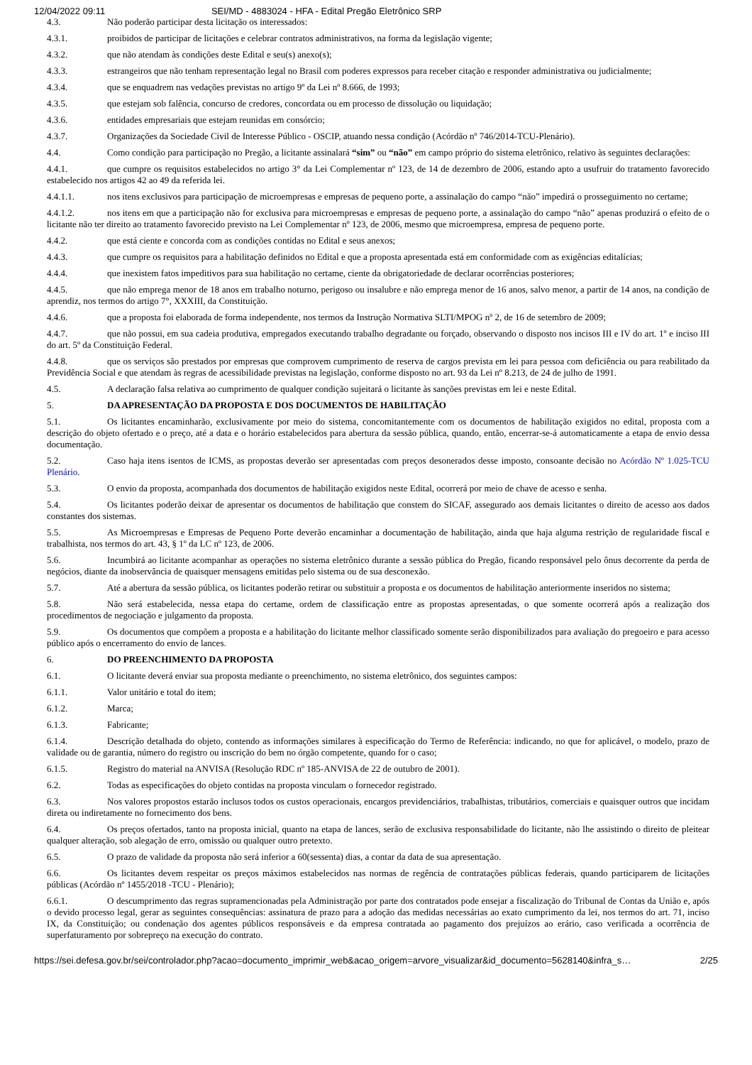12/04/2022 09:11 SEI/MD - 4883024 - HFA - Edital Pregão Eletrônico SRP
4.3. Não poderão participar desta licitação os interessados:
4.3.1. proibidos de participar de licitações e celebrar contratos administrativos, na forma da legislação vigente;
4.3.2. que não atendam às condições deste Edital e seu(s) anexo(s);
4.3.3. estrangeiros que não tenham representação legal no Brasil com poderes expressos para receber citação e responder administrativa ou judicialmente;
4.3.4. que se enquadrem nas vedações previstas no artigo 9º da Lei nº 8.666, de 1993;
4.3.5. que estejam sob falência, concurso de credores, concordata ou em processo de dissolução ou liquidação;
4.3.6. entidades empresariais que estejam reunidas em consórcio;
4.3.7. Organizações da Sociedade Civil de Interesse Público - OSCIP, atuando nessa condição (Acórdão nº 746/2014-TCU-Plenário).
4.4. Como condição para participação no Pregão, a licitante assinalará “sim” ou “não” em campo próprio do sistema eletrônico, relativo às seguintes declarações:
4.4.1. que cumpre os requisitos estabelecidos no artigo 3° da Lei Complementar nº 123, de 14 de dezembro de 2006, estando apto a usufruir do tratamento favorecido estabelecido nos artigos 42 ao 49 da referida lei.
4.4.1.1. nos itens exclusivos para participação de microempresas e empresas de pequeno porte, a assinalação do campo “não” impedirá o prosseguimento no certame;
4.4.1.2. nos itens em que a participação não for exclusiva para microempresas e empresas de pequeno porte, a assinalação do campo “não” apenas produzirá o efeito de o licitante não ter direito ao tratamento favorecido previsto na Lei Complementar nº 123, de 2006, mesmo que microempresa, empresa de pequeno porte.
4.4.2. que está ciente e concorda com as condições contidas no Edital e seus anexos;
4.4.3. que cumpre os requisitos para a habilitação definidos no Edital e que a proposta apresentada está em conformidade com as exigências editalícias;
4.4.4. que inexistem fatos impeditivos para sua habilitação no certame, ciente da obrigatoriedade de declarar ocorrências posteriores;
4.4.5. que não emprega menor de 18 anos em trabalho noturno, perigoso ou insalubre e não emprega menor de 16 anos, salvo menor, a partir de 14 anos, na condição de aprendiz, nos termos do artigo 7°, XXXIII, da Constituição.
4.4.6. que a proposta foi elaborada de forma independente, nos termos da Instrução Normativa SLTI/MPOG nº 2, de 16 de setembro de 2009;
4.4.7. que não possui, em sua cadeia produtiva, empregados executando trabalho degradante ou forçado, observando o disposto nos incisos III e IV do art. 1º e inciso III do art. 5º da Constituição Federal.
4.4.8. que os serviços são prestados por empresas que comprovem cumprimento de reserva de cargos prevista em lei para pessoa com deficiência ou para reabilitado da Previdência Social e que atendam às regras de acessibilidade previstas na legislação, conforme disposto no art. 93 da Lei nº 8.213, de 24 de julho de 1991.
4.5. A declaração falsa relativa ao cumprimento de qualquer condição sujeitará o licitante às sanções previstas em lei e neste Edital.
5. DA APRESENTAÇÃO DA PROPOSTA E DOS DOCUMENTOS DE HABILITAÇÃO
5.1. Os licitantes encaminharão, exclusivamente por meio do sistema, concomitantemente com os documentos de habilitação exigidos no edital, proposta com a descrição do objeto ofertado e o preço, até a data e o horário estabelecidos para abertura da sessão pública, quando, então, encerrar-se-á automaticamente a etapa de envio dessa documentação.
5.2. Caso haja itens isentos de ICMS, as propostas deverão ser apresentadas com preços desonerados desse imposto, consoante decisão no Acórdão Nº 1.025-TCU Plenário.
5.3. O envio da proposta, acompanhada dos documentos de habilitação exigidos neste Edital, ocorrerá por meio de chave de acesso e senha.
5.4. Os licitantes poderão deixar de apresentar os documentos de habilitação que constem do SICAF, assegurado aos demais licitantes o direito de acesso aos dados constantes dos sistemas.
5.5. As Microempresas e Empresas de Pequeno Porte deverão encaminhar a documentação de habilitação, ainda que haja alguma restrição de regularidade fiscal e trabalhista, nos termos do art. 43, § 1º da LC nº 123, de 2006.
5.6. Incumbirá ao licitante acompanhar as operações no sistema eletrônico durante a sessão pública do Pregão, ficando responsável pelo ônus decorrente da perda de negócios, diante da inobservância de quaisquer mensagens emitidas pelo sistema ou de sua desconexão.
5.7. Até a abertura da sessão pública, os licitantes poderão retirar ou substituir a proposta e os documentos de habilitação anteriormente inseridos no sistema;
5.8. Não será estabelecida, nessa etapa do certame, ordem de classificação entre as propostas apresentadas, o que somente ocorrerá após a realização dos procedimentos de negociação e julgamento da proposta.
5.9. Os documentos que compõem a proposta e a habilitação do licitante melhor classificado somente serão disponibilizados para avaliação do pregoeiro e para acesso público após o encerramento do envio de lances.
6. DO PREENCHIMENTO DA PROPOSTA
6.1. O licitante deverá enviar sua proposta mediante o preenchimento, no sistema eletrônico, dos seguintes campos:
6.1.1. Valor unitário e total do item;
6.1.2. Marca;
6.1.3. Fabricante;
6.1.4. Descrição detalhada do objeto, contendo as informações similares à especificação do Termo de Referência: indicando, no que for aplicável, o modelo, prazo de validade ou de garantia, número do registro ou inscrição do bem no órgão competente, quando for o caso;
6.1.5. Registro do material na ANVISA (Resolução RDC nº 185-ANVISA de 22 de outubro de 2001).
6.2. Todas as especificações do objeto contidas na proposta vinculam o fornecedor registrado.
6.3. Nos valores propostos estarão inclusos todos os custos operacionais, encargos previdenciários, trabalhistas, tributários, comerciais e quaisquer outros que incidam direta ou indiretamente no fornecimento dos bens.
6.4. Os preços ofertados, tanto na proposta inicial, quanto na etapa de lances, serão de exclusiva responsabilidade do licitante, não lhe assistindo o direito de pleitear qualquer alteração, sob alegação de erro, omissão ou qualquer outro pretexto.
6.5. O prazo de validade da proposta não será inferior a 60(sessenta) dias, a contar da data de sua apresentação.
6.6. Os licitantes devem respeitar os preços máximos estabelecidos nas normas de regência de contratações públicas federais, quando participarem de licitações públicas (Acórdão nº 1455/2018 -TCU - Plenário);
6.6.1. O descumprimento das regras supramencionadas pela Administração por parte dos contratados pode ensejar a fiscalização do Tribunal de Contas da União e, após o devido processo legal, gerar as seguintes consequências: assinatura de prazo para a adoção das medidas necessárias ao exato cumprimento da lei, nos termos do art. 71, inciso IX, da Constituição; ou condenação dos agentes públicos responsáveis e da empresa contratada ao pagamento dos prejuízos ao erário, caso verificada a ocorrência de superfaturamento por sobrepreço na execução do contrato.
https://sei.defesa.gov.br/sei/controlador.php?acao=documento_imprimir_web&acao_origem=arvore_visualizar&id_documento=5628140&infra_s… 2/25